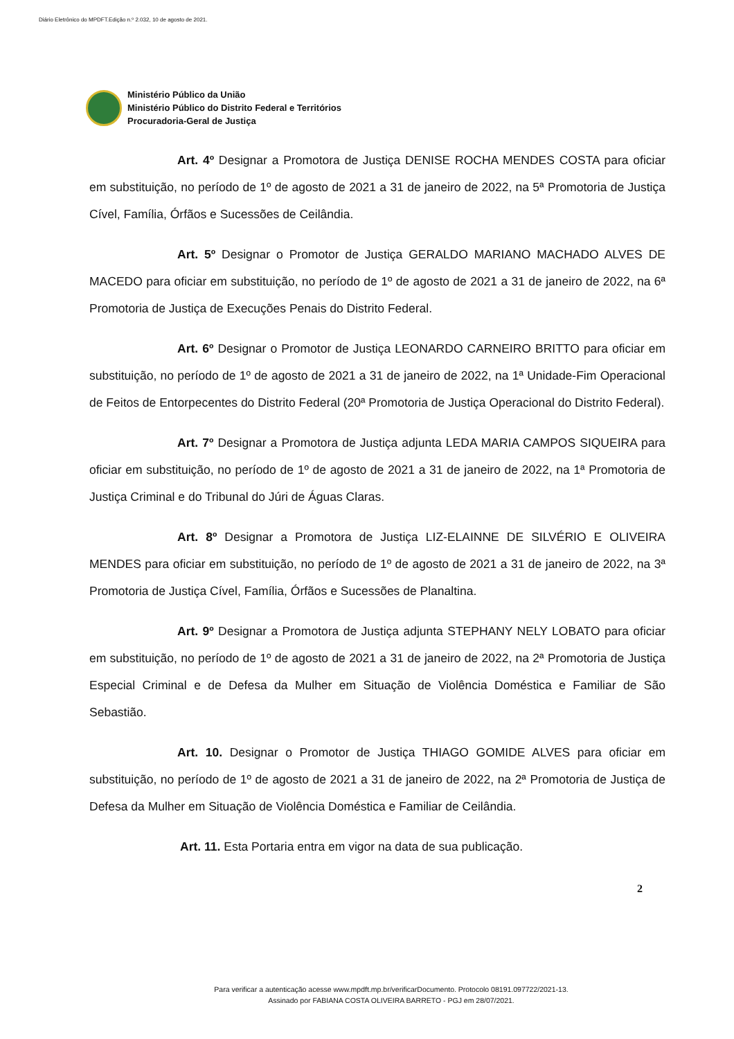Diário Eletrônico do MPDFT.Edição n.º 2.032, 10 de agosto de 2021.
Ministério Público da União
Ministério Público do Distrito Federal e Territórios
Procuradoria-Geral de Justiça
Art. 4º Designar a Promotora de Justiça DENISE ROCHA MENDES COSTA para oficiar em substituição, no período de 1º de agosto de 2021 a 31 de janeiro de 2022, na 5ª Promotoria de Justiça Cível, Família, Órfãos e Sucessões de Ceilândia.
Art. 5º Designar o Promotor de Justiça GERALDO MARIANO MACHADO ALVES DE MACEDO para oficiar em substituição, no período de 1º de agosto de 2021 a 31 de janeiro de 2022, na 6ª Promotoria de Justiça de Execuções Penais do Distrito Federal.
Art. 6º Designar o Promotor de Justiça LEONARDO CARNEIRO BRITTO para oficiar em substituição, no período de 1º de agosto de 2021 a 31 de janeiro de 2022, na 1ª Unidade-Fim Operacional de Feitos de Entorpecentes do Distrito Federal (20ª Promotoria de Justiça Operacional do Distrito Federal).
Art. 7º Designar a Promotora de Justiça adjunta LEDA MARIA CAMPOS SIQUEIRA para oficiar em substituição, no período de 1º de agosto de 2021 a 31 de janeiro de 2022, na 1ª Promotoria de Justiça Criminal e do Tribunal do Júri de Águas Claras.
Art. 8º Designar a Promotora de Justiça LIZ-ELAINNE DE SILVÉRIO E OLIVEIRA MENDES para oficiar em substituição, no período de 1º de agosto de 2021 a 31 de janeiro de 2022, na 3ª Promotoria de Justiça Cível, Família, Órfãos e Sucessões de Planaltina.
Art. 9º Designar a Promotora de Justiça adjunta STEPHANY NELY LOBATO para oficiar em substituição, no período de 1º de agosto de 2021 a 31 de janeiro de 2022, na 2ª Promotoria de Justiça Especial Criminal e de Defesa da Mulher em Situação de Violência Doméstica e Familiar de São Sebastião.
Art. 10. Designar o Promotor de Justiça THIAGO GOMIDE ALVES para oficiar em substituição, no período de 1º de agosto de 2021 a 31 de janeiro de 2022, na 2ª Promotoria de Justiça de Defesa da Mulher em Situação de Violência Doméstica e Familiar de Ceilândia.
Art. 11. Esta Portaria entra em vigor na data de sua publicação.
2
Para verificar a autenticação acesse www.mpdft.mp.br/verificarDocumento. Protocolo 08191.097722/2021-13.
Assinado por FABIANA COSTA OLIVEIRA BARRETO - PGJ em 28/07/2021.